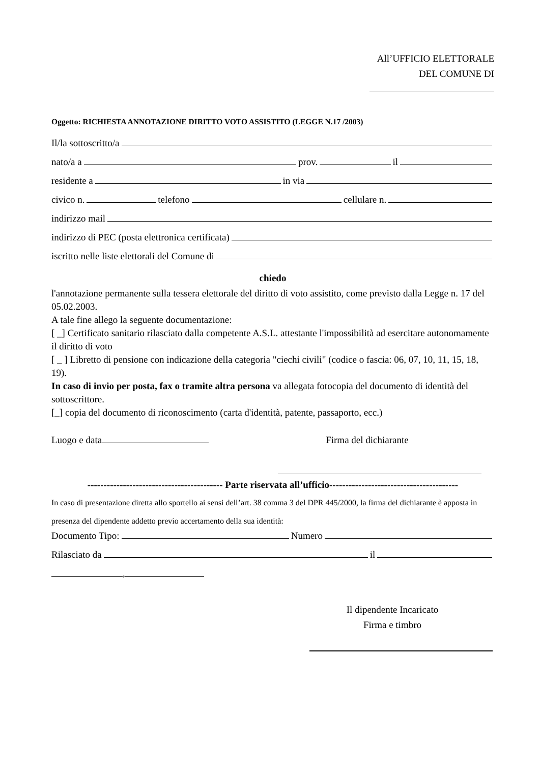All’UFFICIO ELETTORALE
DEL COMUNE DI
Oggetto: RICHIESTA ANNOTAZIONE DIRITTO VOTO ASSISTITO (LEGGE N.17 /2003)
Il/la sottoscritto/a
nato/a a prov. il
residente a in via
civico n. telefono cellulare n.
indirizzo mail
indirizzo di PEC (posta elettronica certificata)
iscritto nelle liste elettorali del Comune di
chiedo
l'annotazione permanente sulla tessera elettorale del diritto di voto assistito, come previsto dalla Legge n. 17 del 05.02.2003.
A tale fine allego la seguente documentazione:
[ _] Certificato sanitario rilasciato dalla competente A.S.L. attestante l'impossibilità ad esercitare autonomamente il diritto di voto
[ _ ] Libretto di pensione con indicazione della categoria "ciechi civili" (codice o fascia: 06, 07, 10, 11, 15, 18, 19).
In caso di invio per posta, fax o tramite altra persona va allegata fotocopia del documento di identità del sottoscrittore.
[_] copia del documento di riconoscimento (carta d'identità, patente, passaporto, ecc.)
Luogo e data Firma del dichiarante
------------------------------------------ Parte riservata all’ufficio----------------------------------------
In caso di presentazione diretta allo sportello ai sensi dell’art. 38 comma 3 del DPR 445/2000, la firma del dichiarante è apposta in presenza del dipendente addetto previo accertamento della sua identità:
Documento Tipo: Numero
Rilasciato da il
,
Il dipendente Incaricato
Firma e timbro